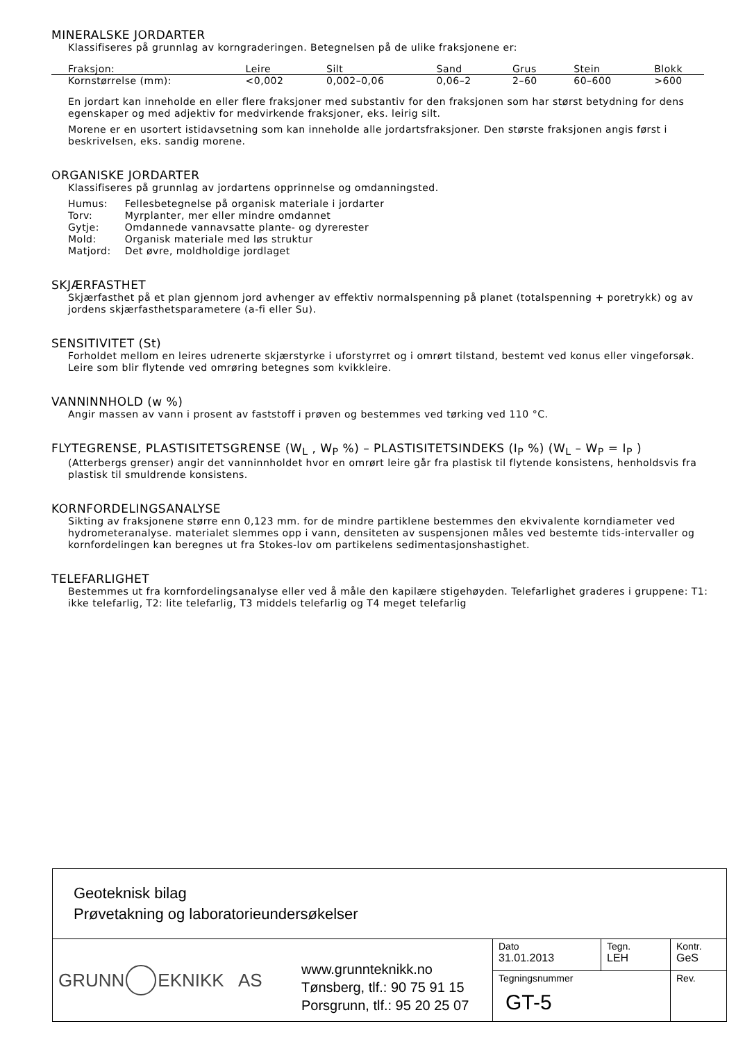MINERALSKE JORDARTER
Klassifiseres på grunnlag av korngraderingen. Betegnelsen på de ulike fraksjonene er:
| Fraksjon: | Leire | Silt | Sand | Grus | Stein | Blokk |
| Kornstørrelse (mm): | <0,002 | 0,002–0,06 | 0,06–2 | 2–60 | 60–600 | >600 |
En jordart kan inneholde en eller flere fraksjoner med substantiv for den fraksjonen som har størst betydning for dens egenskaper og med adjektiv for medvirkende fraksjoner, eks. leirig silt.
Morene er en usortert istidavsetning som kan inneholde alle jordartsfraksjoner. Den største fraksjonen angis først i beskrivelsen, eks. sandig morene.
ORGANISKE JORDARTER
Klassifiseres på grunnlag av jordartens opprinnelse og omdanningsted.
| Humus: | Fellesbetegnelse på organisk materiale i jordarter |
| Torv: | Myrplanter, mer eller mindre omdannet |
| Gytje: | Omdannede vannavsatte plante- og dyrerester |
| Mold: | Organisk materiale med løs struktur |
| Matjord: | Det øvre, moldholdige jordlaget |
SKJÆRFASTHET
Skjærfasthet på et plan gjennom jord avhenger av effektiv normalspenning på planet (totalspenning + poretrykk) og av jordens skjærfasthetsparametere (a-fi eller Su).
SENSITIVITET (St)
Forholdet mellom en leires udrenerte skjærstyrke i uforstyrret og i omrørt tilstand, bestemt ved konus eller vingeforsøk. Leire som blir flytende ved omrøring betegnes som kvikkleire.
VANNINNHOLD (w %)
Angir massen av vann i prosent av faststoff i prøven og bestemmes ved tørking ved 110 °C.
FLYTEGRENSE, PLASTISITETSGRENSE (W<sub>L</sub> , W<sub>P</sub> %) – PLASTISITETSINDEKS (I<sub>P</sub> %) (W<sub>L</sub> – W<sub>P</sub> = I<sub>P</sub> )
(Atterbergs grenser) angir det vanninnholdet hvor en omrørt leire går fra plastisk til flytende konsistens, henholdsvis fra plastisk til smuldrende konsistens.
KORNFORDELINGSANALYSE
Sikting av fraksjonene større enn 0,123 mm. for de mindre partiklene bestemmes den ekvivalente korndiameter ved hydrometeranalyse. materialet slemmes opp i vann, densiteten av suspensjonen måles ved bestemte tids-intervaller og kornfordelingen kan beregnes ut fra Stokes-lov om partikelens sedimentasjonshastighet.
TELEFARLIGHET
Bestemmes ut fra kornfordelingsanalyse eller ved å måle den kapilære stigehøyden. Telefarlighet graderes i gruppene: T1: ikke telefarlig, T2: lite telefarlig, T3 middels telefarlig og T4 meget telefarlig
Geoteknisk bilag
Prøvetakning og laboratorieundersøkelser
GRUNN EKNIKK AS
www.grunnteknikk.no
Tønsberg, tlf.: 90 75 91 15
Porsgrunn, tlf.: 95 20 25 07
Dato
31.01.2013
Tegn.
LEH
Kontr.
GeS
Tegningsnummer
GT-5
Rev.